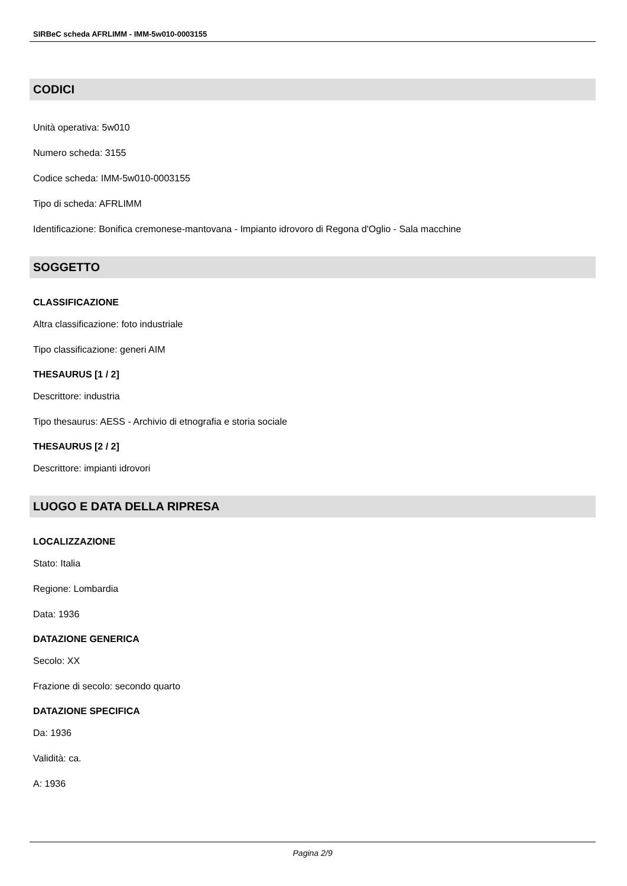SIRBeC scheda AFRLIMM - IMM-5w010-0003155
CODICI
Unità operativa: 5w010
Numero scheda: 3155
Codice scheda: IMM-5w010-0003155
Tipo di scheda: AFRLIMM
Identificazione: Bonifica cremonese-mantovana - Impianto idrovoro di Regona d'Oglio - Sala macchine
SOGGETTO
CLASSIFICAZIONE
Altra classificazione: foto industriale
Tipo classificazione: generi AIM
THESAURUS [1 / 2]
Descrittore: industria
Tipo thesaurus: AESS - Archivio di etnografia e storia sociale
THESAURUS [2 / 2]
Descrittore: impianti idrovori
LUOGO E DATA DELLA RIPRESA
LOCALIZZAZIONE
Stato: Italia
Regione: Lombardia
Data: 1936
DATAZIONE GENERICA
Secolo: XX
Frazione di secolo: secondo quarto
DATAZIONE SPECIFICA
Da: 1936
Validità: ca.
A: 1936
Pagina 2/9